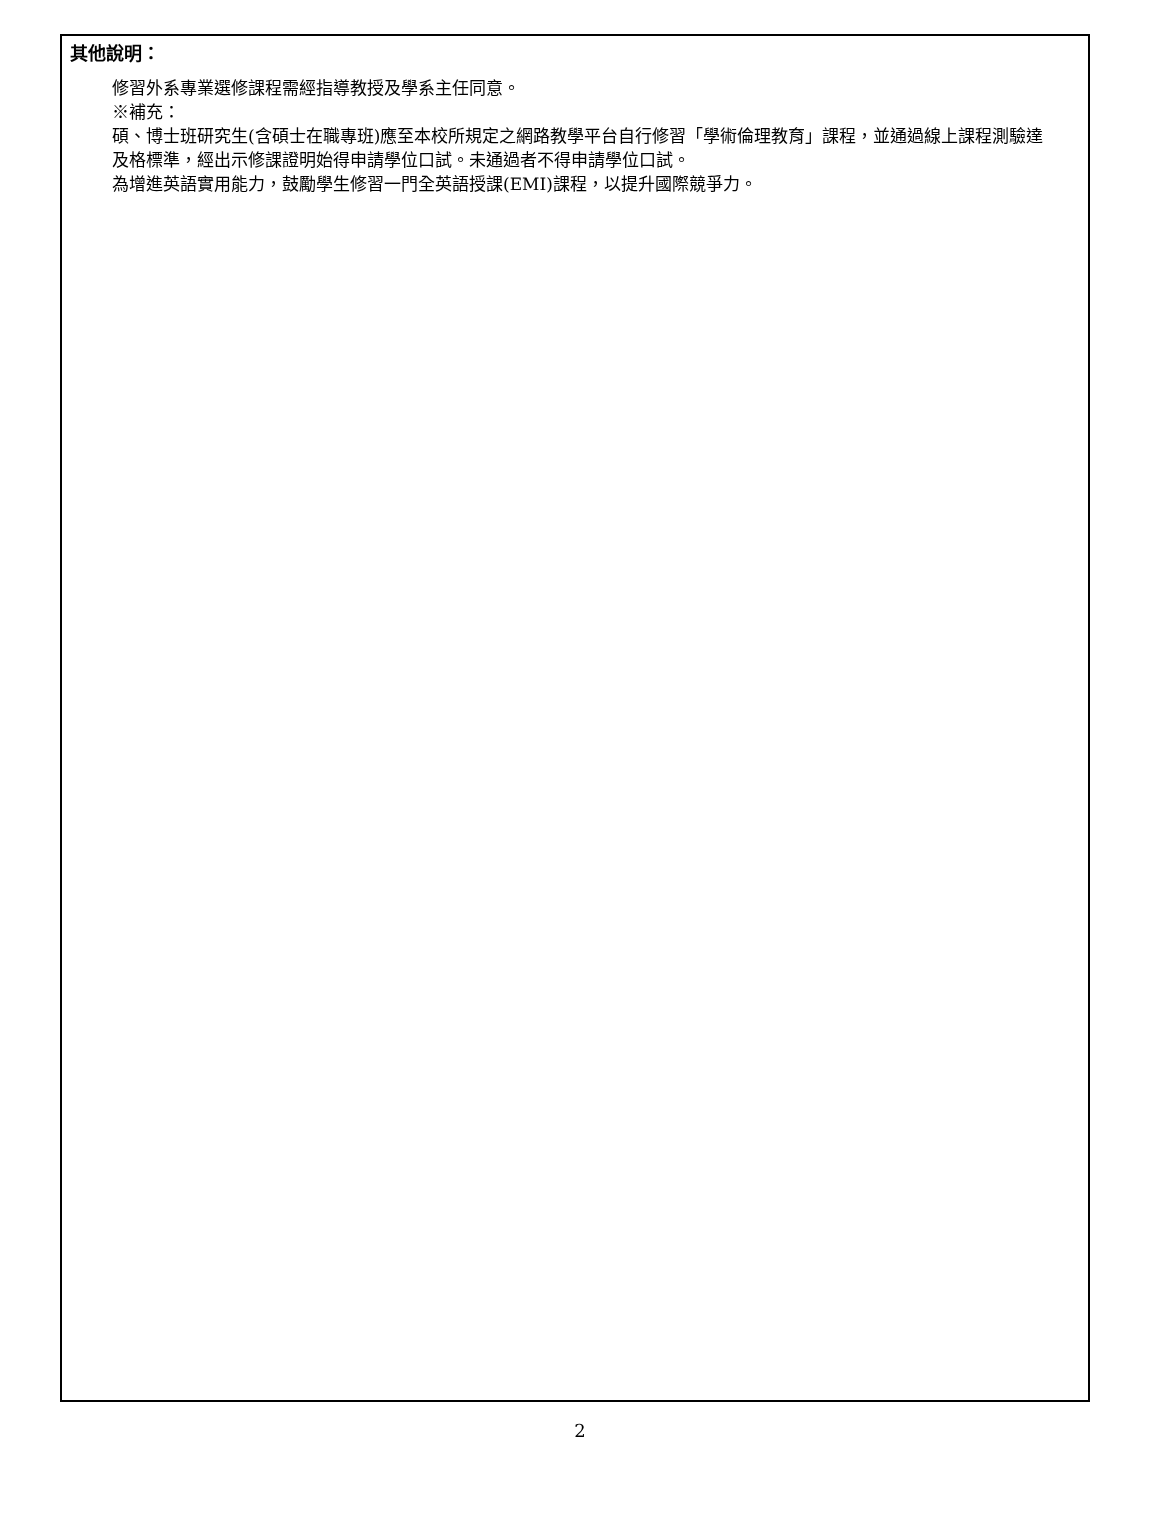其他說明：
修習外系專業選修課程需經指導教授及學系主任同意。
※補充：
碩、博士班研究生(含碩士在職專班)應至本校所規定之網路教學平台自行修習「學術倫理教育」課程，並通過線上課程測驗達及格標準，經出示修課證明始得申請學位口試。未通過者不得申請學位口試。
為增進英語實用能力，鼓勵學生修習一門全英語授課(EMI)課程，以提升國際競爭力。
2